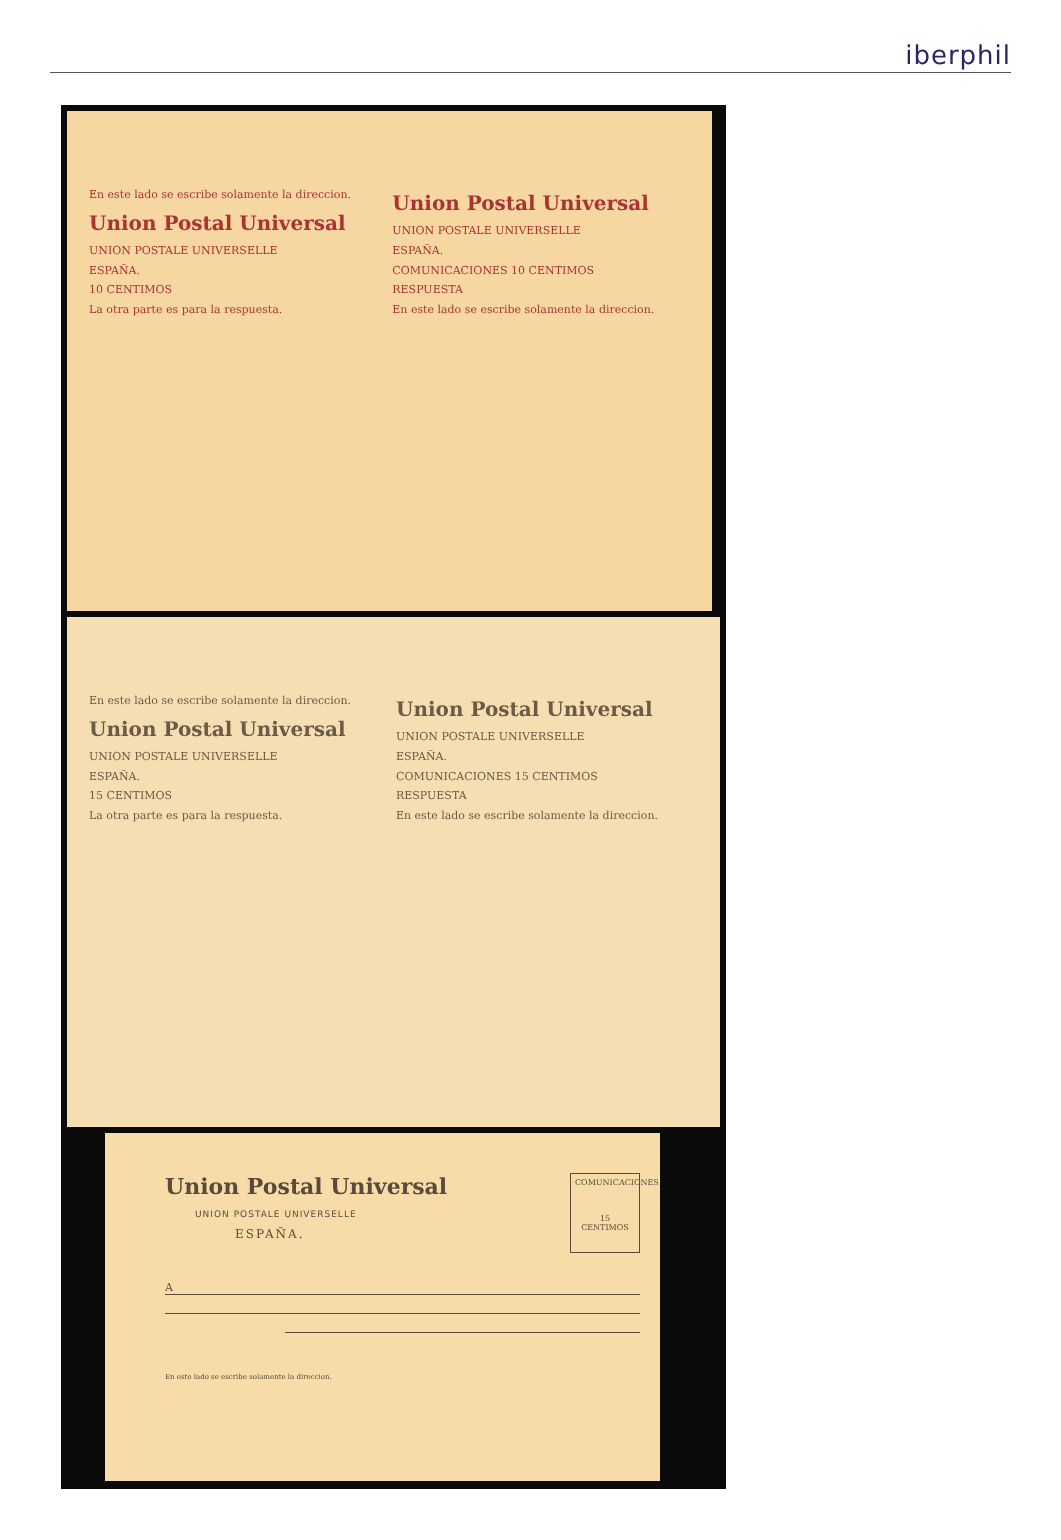iberphil
En este lado se escribe solamente la direccion.
Union Postal Universal
UNION POSTALE UNIVERSELLE
ESPAÑA.
10 CENTIMOS
La otra parte es para la respuesta.
Union Postal Universal
UNION POSTALE UNIVERSELLE
ESPAÑA.
COMUNICACIONES 10 CENTIMOS
RESPUESTA
En este lado se escribe solamente la direccion.
En este lado se escribe solamente la direccion.
Union Postal Universal
UNION POSTALE UNIVERSELLE
ESPAÑA.
15 CENTIMOS
La otra parte es para la respuesta.
Union Postal Universal
UNION POSTALE UNIVERSELLE
ESPAÑA.
COMUNICACIONES 15 CENTIMOS
RESPUESTA
En este lado se escribe solamente la direccion.
COMUNICACIONES
15 CENTIMOS
Union Postal Universal
UNION POSTALE UNIVERSELLE
ESPAÑA.
A
En este lado se escribe solamente la direccion.